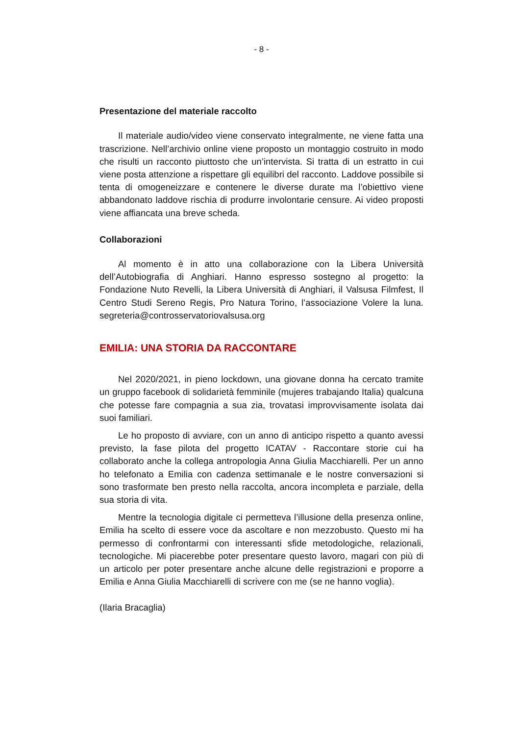- 8 -
Presentazione del materiale raccolto
Il materiale audio/video viene conservato integralmente, ne viene fatta una trascrizione. Nell’archivio online viene proposto un montaggio costruito in modo che risulti un racconto piuttosto che un’intervista. Si tratta di un estratto in cui viene posta attenzione a rispettare gli equilibri del racconto. Laddove possibile si tenta di omogeneizzare e contenere le diverse durate ma l’obiettivo viene abbandonato laddove rischia di produrre involontarie censure. Ai video proposti viene affiancata una breve scheda.
Collaborazioni
Al momento è in atto una collaborazione con la Libera Università dell’Autobiografia di Anghiari. Hanno espresso sostegno al progetto: la Fondazione Nuto Revelli, la Libera Università di Anghiari, il Valsusa Filmfest, Il Centro Studi Sereno Regis, Pro Natura Torino, l’associazione Volere la luna. segreteria@controsservatoriovalsusa.org
EMILIA: UNA STORIA DA RACCONTARE
Nel 2020/2021, in pieno lockdown, una giovane donna ha cercato tramite un gruppo facebook di solidarietà femminile (mujeres trabajando Italia) qualcuna che potesse fare compagnia a sua zia, trovatasi improvvisamente isolata dai suoi familiari.
Le ho proposto di avviare, con un anno di anticipo rispetto a quanto avessi previsto, la fase pilota del progetto ICATAV - Raccontare storie cui ha collaborato anche la collega antropologia Anna Giulia Macchiarelli. Per un anno ho telefonato a Emilia con cadenza settimanale e le nostre conversazioni si sono trasformate ben presto nella raccolta, ancora incompleta e parziale, della sua storia di vita.
Mentre la tecnologia digitale ci permetteva l’illusione della presenza online, Emilia ha scelto di essere voce da ascoltare e non mezzobusto. Questo mi ha permesso di confrontarmi con interessanti sfide metodologiche, relazionali, tecnologiche. Mi piacerebbe poter presentare questo lavoro, magari con più di un articolo per poter presentare anche alcune delle registrazioni e proporre a Emilia e Anna Giulia Macchiarelli di scrivere con me (se ne hanno voglia).
(Ilaria Bracaglia)